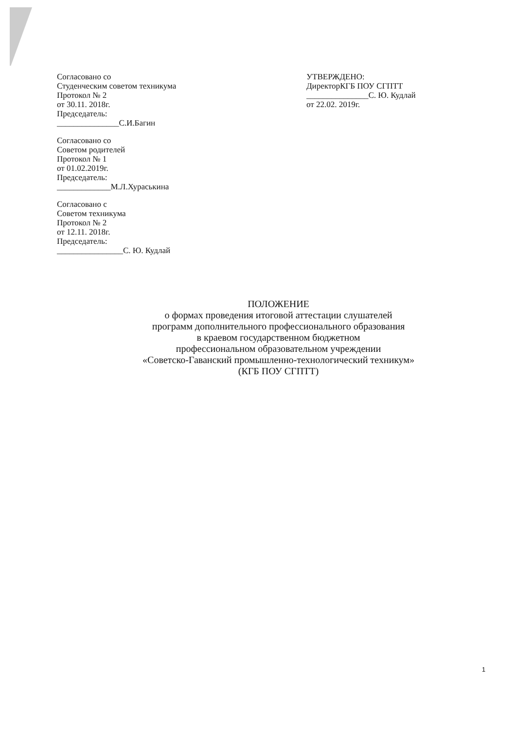Согласовано со
Студенческим советом техникума
Протокол № 2
от 30.11. 2018г.
Председатель:
_______________С.И.Багин
Согласовано со
Советом родителей
Протокол № 1
от 01.02.2019г.
Председатель:
_____________М.Л.Хураськина
Согласовано с
Советом техникума
Протокол № 2
от 12.11. 2018г.
Председатель:
________________С. Ю. Кудлай
УТВЕРЖДЕНО:
ДиректорКГБ ПОУ СГПТТ
_______________С. Ю. Кудлай
от 22.02. 2019г.
ПОЛОЖЕНИЕ
о формах проведения итоговой аттестации слушателей
программ дополнительного профессионального образования
в краевом государственном бюджетном
профессиональном образовательном учреждении
«Советско-Гаванский промышленно-технологический техникум»
(КГБ ПОУ СГПТТ)
1